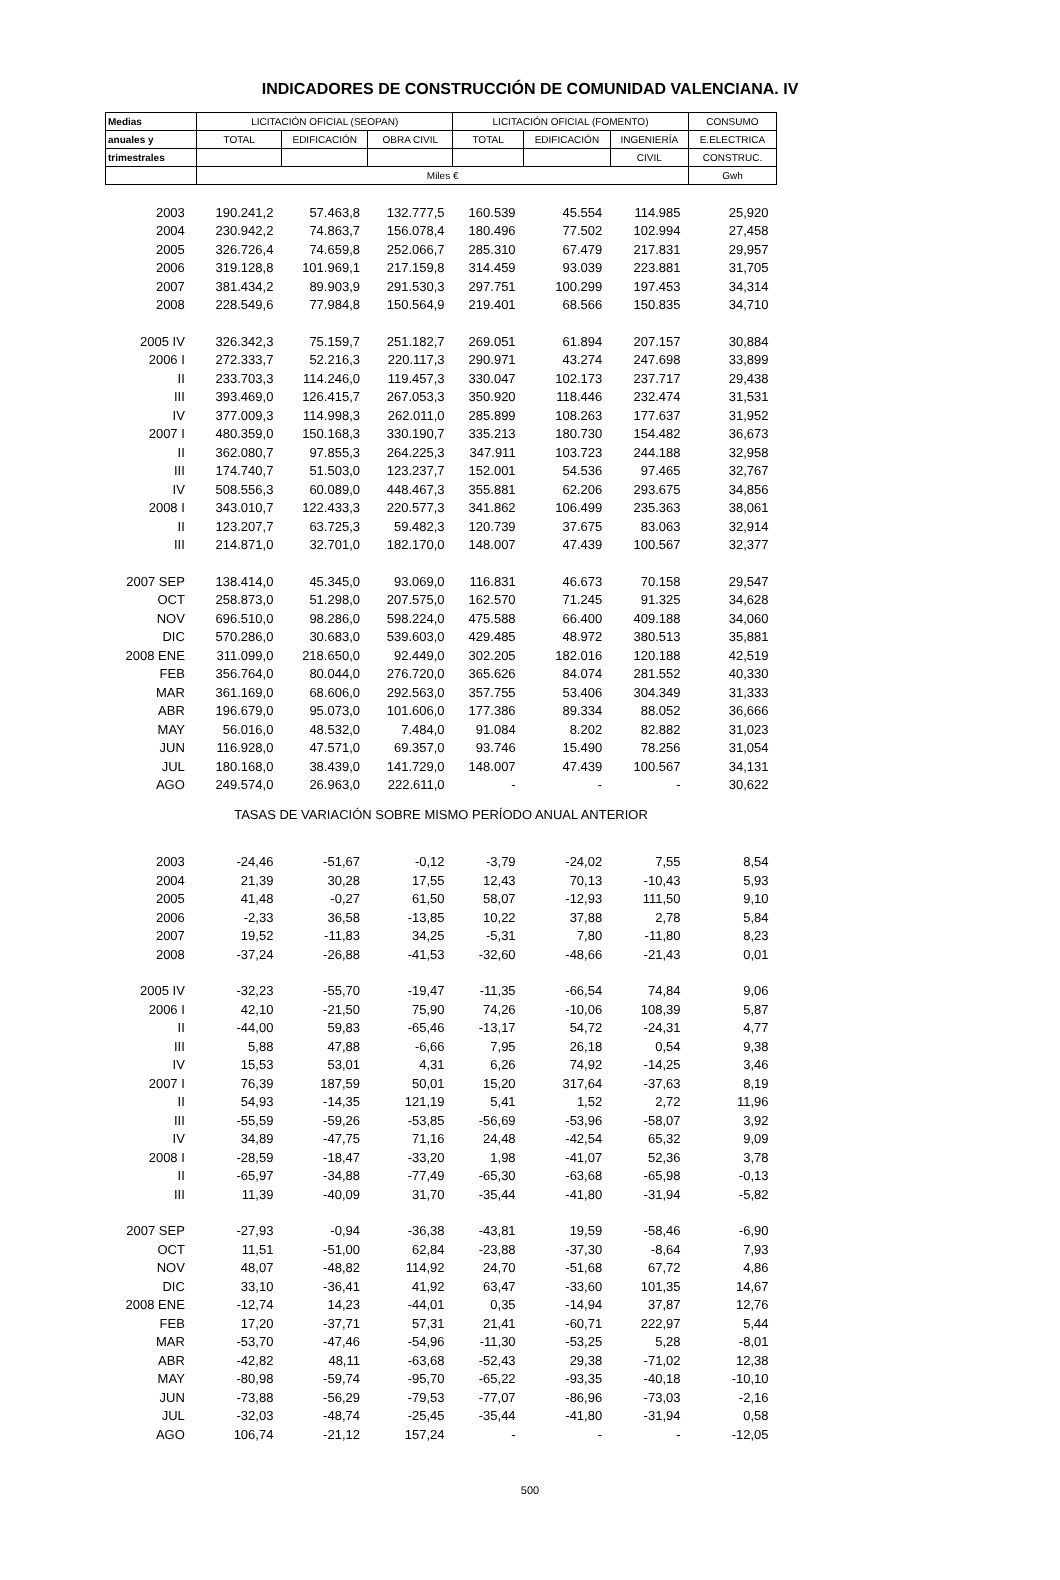INDICADORES DE CONSTRUCCIÓN DE COMUNIDAD VALENCIANA. IV
| Medias | LICITACIÓN OFICIAL (SEOPAN) | | | LICITACIÓN OFICIAL (FOMENTO) | | | CONSUMO |
| --- | --- | --- | --- | --- | --- | --- | --- |
| anuales y | TOTAL | EDIFICACIÓN | OBRA CIVIL | TOTAL | EDIFICACIÓN | INGENIERÍA | E.ELECTRICA |
| trimestrales | | | | | | CIVIL | CONSTRUC. |
| | Miles € | | | | | | Gwh |
| 2003 | 190.241,2 | 57.463,8 | 132.777,5 | 160.539 | 45.554 | 114.985 | 25,920 |
| 2004 | 230.942,2 | 74.863,7 | 156.078,4 | 180.496 | 77.502 | 102.994 | 27,458 |
| 2005 | 326.726,4 | 74.659,8 | 252.066,7 | 285.310 | 67.479 | 217.831 | 29,957 |
| 2006 | 319.128,8 | 101.969,1 | 217.159,8 | 314.459 | 93.039 | 223.881 | 31,705 |
| 2007 | 381.434,2 | 89.903,9 | 291.530,3 | 297.751 | 100.299 | 197.453 | 34,314 |
| 2008 | 228.549,6 | 77.984,8 | 150.564,9 | 219.401 | 68.566 | 150.835 | 34,710 |
| 2005 IV | 326.342,3 | 75.159,7 | 251.182,7 | 269.051 | 61.894 | 207.157 | 30,884 |
| 2006 I | 272.333,7 | 52.216,3 | 220.117,3 | 290.971 | 43.274 | 247.698 | 33,899 |
| II | 233.703,3 | 114.246,0 | 119.457,3 | 330.047 | 102.173 | 237.717 | 29,438 |
| III | 393.469,0 | 126.415,7 | 267.053,3 | 350.920 | 118.446 | 232.474 | 31,531 |
| IV | 377.009,3 | 114.998,3 | 262.011,0 | 285.899 | 108.263 | 177.637 | 31,952 |
| 2007 I | 480.359,0 | 150.168,3 | 330.190,7 | 335.213 | 180.730 | 154.482 | 36,673 |
| II | 362.080,7 | 97.855,3 | 264.225,3 | 347.911 | 103.723 | 244.188 | 32,958 |
| III | 174.740,7 | 51.503,0 | 123.237,7 | 152.001 | 54.536 | 97.465 | 32,767 |
| IV | 508.556,3 | 60.089,0 | 448.467,3 | 355.881 | 62.206 | 293.675 | 34,856 |
| 2008 I | 343.010,7 | 122.433,3 | 220.577,3 | 341.862 | 106.499 | 235.363 | 38,061 |
| II | 123.207,7 | 63.725,3 | 59.482,3 | 120.739 | 37.675 | 83.063 | 32,914 |
| III | 214.871,0 | 32.701,0 | 182.170,0 | 148.007 | 47.439 | 100.567 | 32,377 |
| 2007 SEP | 138.414,0 | 45.345,0 | 93.069,0 | 116.831 | 46.673 | 70.158 | 29,547 |
| OCT | 258.873,0 | 51.298,0 | 207.575,0 | 162.570 | 71.245 | 91.325 | 34,628 |
| NOV | 696.510,0 | 98.286,0 | 598.224,0 | 475.588 | 66.400 | 409.188 | 34,060 |
| DIC | 570.286,0 | 30.683,0 | 539.603,0 | 429.485 | 48.972 | 380.513 | 35,881 |
| 2008 ENE | 311.099,0 | 218.650,0 | 92.449,0 | 302.205 | 182.016 | 120.188 | 42,519 |
| FEB | 356.764,0 | 80.044,0 | 276.720,0 | 365.626 | 84.074 | 281.552 | 40,330 |
| MAR | 361.169,0 | 68.606,0 | 292.563,0 | 357.755 | 53.406 | 304.349 | 31,333 |
| ABR | 196.679,0 | 95.073,0 | 101.606,0 | 177.386 | 89.334 | 88.052 | 36,666 |
| MAY | 56.016,0 | 48.532,0 | 7.484,0 | 91.084 | 8.202 | 82.882 | 31,023 |
| JUN | 116.928,0 | 47.571,0 | 69.357,0 | 93.746 | 15.490 | 78.256 | 31,054 |
| JUL | 180.168,0 | 38.439,0 | 141.729,0 | 148.007 | 47.439 | 100.567 | 34,131 |
| AGO | 249.574,0 | 26.963,0 | 222.611,0 | - | - | - | 30,622 |
| TASAS DE VARIACIÓN SOBRE MISMO PERÍODO ANUAL ANTERIOR | | | | | | | |
| 2003 | -24,46 | -51,67 | -0,12 | -3,79 | -24,02 | 7,55 | 8,54 |
| 2004 | 21,39 | 30,28 | 17,55 | 12,43 | 70,13 | -10,43 | 5,93 |
| 2005 | 41,48 | -0,27 | 61,50 | 58,07 | -12,93 | 111,50 | 9,10 |
| 2006 | -2,33 | 36,58 | -13,85 | 10,22 | 37,88 | 2,78 | 5,84 |
| 2007 | 19,52 | -11,83 | 34,25 | -5,31 | 7,80 | -11,80 | 8,23 |
| 2008 | -37,24 | -26,88 | -41,53 | -32,60 | -48,66 | -21,43 | 0,01 |
| 2005 IV | -32,23 | -55,70 | -19,47 | -11,35 | -66,54 | 74,84 | 9,06 |
| 2006 I | 42,10 | -21,50 | 75,90 | 74,26 | -10,06 | 108,39 | 5,87 |
| II | -44,00 | 59,83 | -65,46 | -13,17 | 54,72 | -24,31 | 4,77 |
| III | 5,88 | 47,88 | -6,66 | 7,95 | 26,18 | 0,54 | 9,38 |
| IV | 15,53 | 53,01 | 4,31 | 6,26 | 74,92 | -14,25 | 3,46 |
| 2007 I | 76,39 | 187,59 | 50,01 | 15,20 | 317,64 | -37,63 | 8,19 |
| II | 54,93 | -14,35 | 121,19 | 5,41 | 1,52 | 2,72 | 11,96 |
| III | -55,59 | -59,26 | -53,85 | -56,69 | -53,96 | -58,07 | 3,92 |
| IV | 34,89 | -47,75 | 71,16 | 24,48 | -42,54 | 65,32 | 9,09 |
| 2008 I | -28,59 | -18,47 | -33,20 | 1,98 | -41,07 | 52,36 | 3,78 |
| II | -65,97 | -34,88 | -77,49 | -65,30 | -63,68 | -65,98 | -0,13 |
| III | 11,39 | -40,09 | 31,70 | -35,44 | -41,80 | -31,94 | -5,82 |
| 2007 SEP | -27,93 | -0,94 | -36,38 | -43,81 | 19,59 | -58,46 | -6,90 |
| OCT | 11,51 | -51,00 | 62,84 | -23,88 | -37,30 | -8,64 | 7,93 |
| NOV | 48,07 | -48,82 | 114,92 | 24,70 | -51,68 | 67,72 | 4,86 |
| DIC | 33,10 | -36,41 | 41,92 | 63,47 | -33,60 | 101,35 | 14,67 |
| 2008 ENE | -12,74 | 14,23 | -44,01 | 0,35 | -14,94 | 37,87 | 12,76 |
| FEB | 17,20 | -37,71 | 57,31 | 21,41 | -60,71 | 222,97 | 5,44 |
| MAR | -53,70 | -47,46 | -54,96 | -11,30 | -53,25 | 5,28 | -8,01 |
| ABR | -42,82 | 48,11 | -63,68 | -52,43 | 29,38 | -71,02 | 12,38 |
| MAY | -80,98 | -59,74 | -95,70 | -65,22 | -93,35 | -40,18 | -10,10 |
| JUN | -73,88 | -56,29 | -79,53 | -77,07 | -86,96 | -73,03 | -2,16 |
| JUL | -32,03 | -48,74 | -25,45 | -35,44 | -41,80 | -31,94 | 0,58 |
| AGO | 106,74 | -21,12 | 157,24 | - | - | - | -12,05 |
500